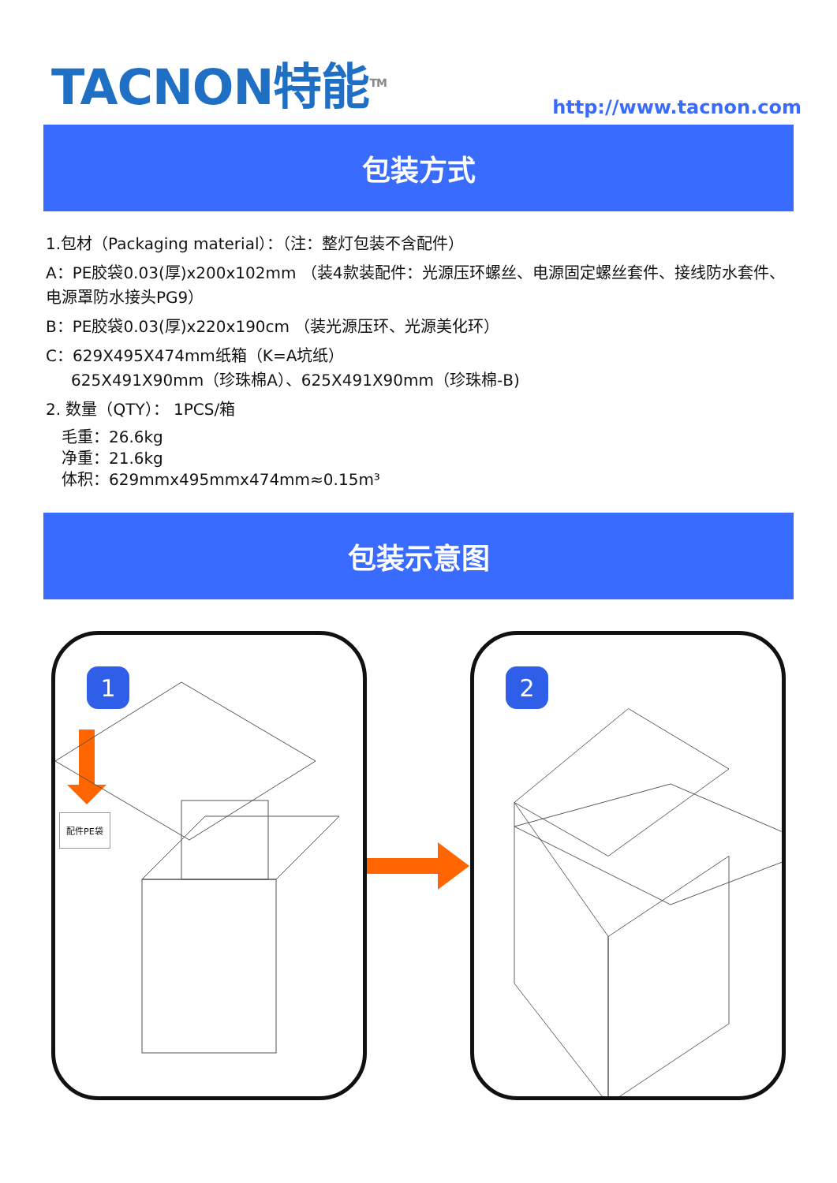TACNON特能<sup>TM</sup>
http://www.tacnon.com
包装方式
1.包材（Packaging material）：（注：整灯包装不含配件）
A：PE胶袋0.03(厚)x200x102mm （装4款装配件：光源压环螺丝、电源固定螺丝套件、接线防水套件、电源罩防水接头PG9）
B：PE胶袋0.03(厚)x220x190cm （装光源压环、光源美化环）
C：629X495X474mm纸箱（K=A坑纸）
625X491X90mm（珍珠棉A）、625X491X90mm（珍珠棉-B)
2. 数量（QTY）： 1PCS/箱
毛重：26.6kg
净重：21.6kg
体积：629mmx495mmx474mm≈0.15m³
包装示意图
1
配件PE袋
2